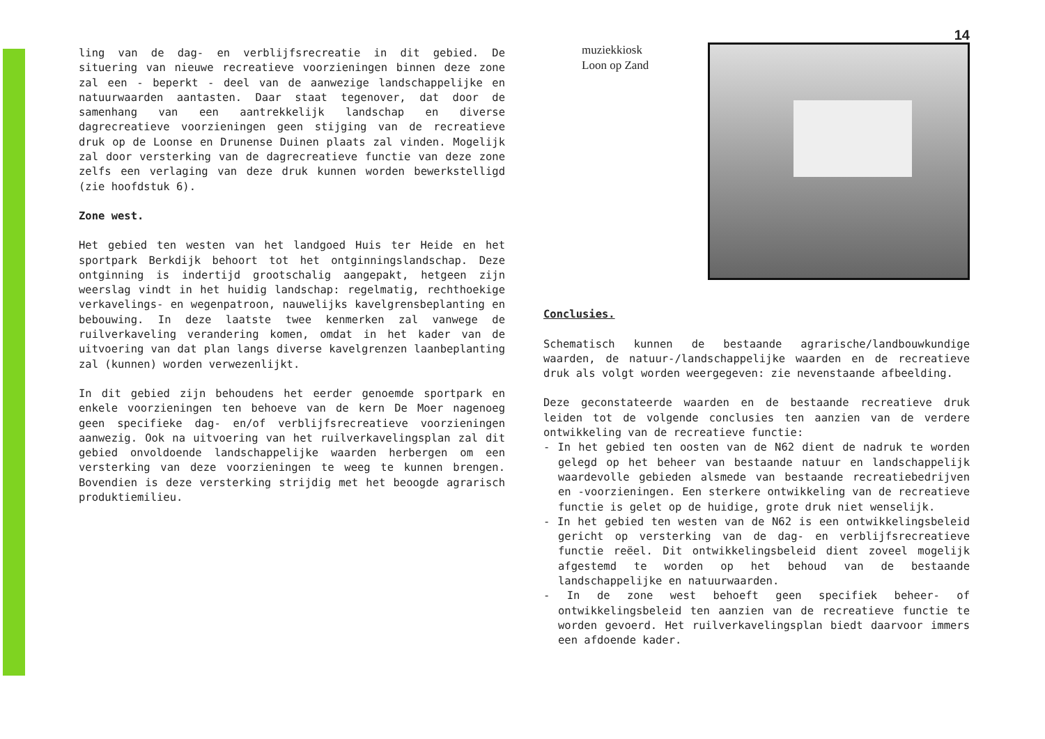ling van de dag- en verblijfsrecreatie in dit gebied. De situering van nieuwe recreatieve voorzieningen binnen deze zone zal een - beperkt - deel van de aanwezige landschappelijke en natuurwaarden aantasten. Daar staat tegenover, dat door de samenhang van een aantrekkelijk landschap en diverse dagrecreatieve voorzieningen geen stijging van de recreatieve druk op de Loonse en Drunense Duinen plaats zal vinden. Mogelijk zal door versterking van de dagrecreatieve functie van deze zone zelfs een verlaging van deze druk kunnen worden bewerkstelligd (zie hoofdstuk 6).
Zone west.
Het gebied ten westen van het landgoed Huis ter Heide en het sportpark Berkdijk behoort tot het ontginningslandschap. Deze ontginning is indertijd grootschalig aangepakt, hetgeen zijn weerslag vindt in het huidig landschap: regelmatig, rechthoekige verkavelings- en wegenpatroon, nauwelijks kavelgrensbeplanting en bebouwing. In deze laatste twee kenmerken zal vanwege de ruilverkaveling verandering komen, omdat in het kader van de uitvoering van dat plan langs diverse kavelgrenzen laanbeplanting zal (kunnen) worden verwezenlijkt.
In dit gebied zijn behoudens het eerder genoemde sportpark en enkele voorzieningen ten behoeve van de kern De Moer nagenoeg geen specifieke dag- en/of verblijfsrecreatieve voorzieningen aanwezig. Ook na uitvoering van het ruilverkavelingsplan zal dit gebied onvoldoende landschappelijke waarden herbergen om een versterking van deze voorzieningen te weeg te kunnen brengen. Bovendien is deze versterking strijdig met het beoogde agrarisch produktiemilieu.
14
muziekkiosk
Loon op Zand
Conclusies.
Schematisch kunnen de bestaande agrarische/landbouwkundige waarden, de natuur-/landschappelijke waarden en de recreatieve druk als volgt worden weergegeven: zie nevenstaande afbeelding.
Deze geconstateerde waarden en de bestaande recreatieve druk leiden tot de volgende conclusies ten aanzien van de verdere ontwikkeling van de recreatieve functie:
- In het gebied ten oosten van de N62 dient de nadruk te worden gelegd op het beheer van bestaande natuur en landschappelijk waardevolle gebieden alsmede van bestaande recreatiebedrijven en -voorzieningen. Een sterkere ontwikkeling van de recreatieve functie is gelet op de huidige, grote druk niet wenselijk.
- In het gebied ten westen van de N62 is een ontwikkelingsbeleid gericht op versterking van de dag- en verblijfsrecreatieve functie reëel. Dit ontwikkelingsbeleid dient zoveel mogelijk afgestemd te worden op het behoud van de bestaande landschappelijke en natuurwaarden.
- In de zone west behoeft geen specifiek beheer- of ontwikkelingsbeleid ten aanzien van de recreatieve functie te worden gevoerd. Het ruilverkavelingsplan biedt daarvoor immers een afdoende kader.